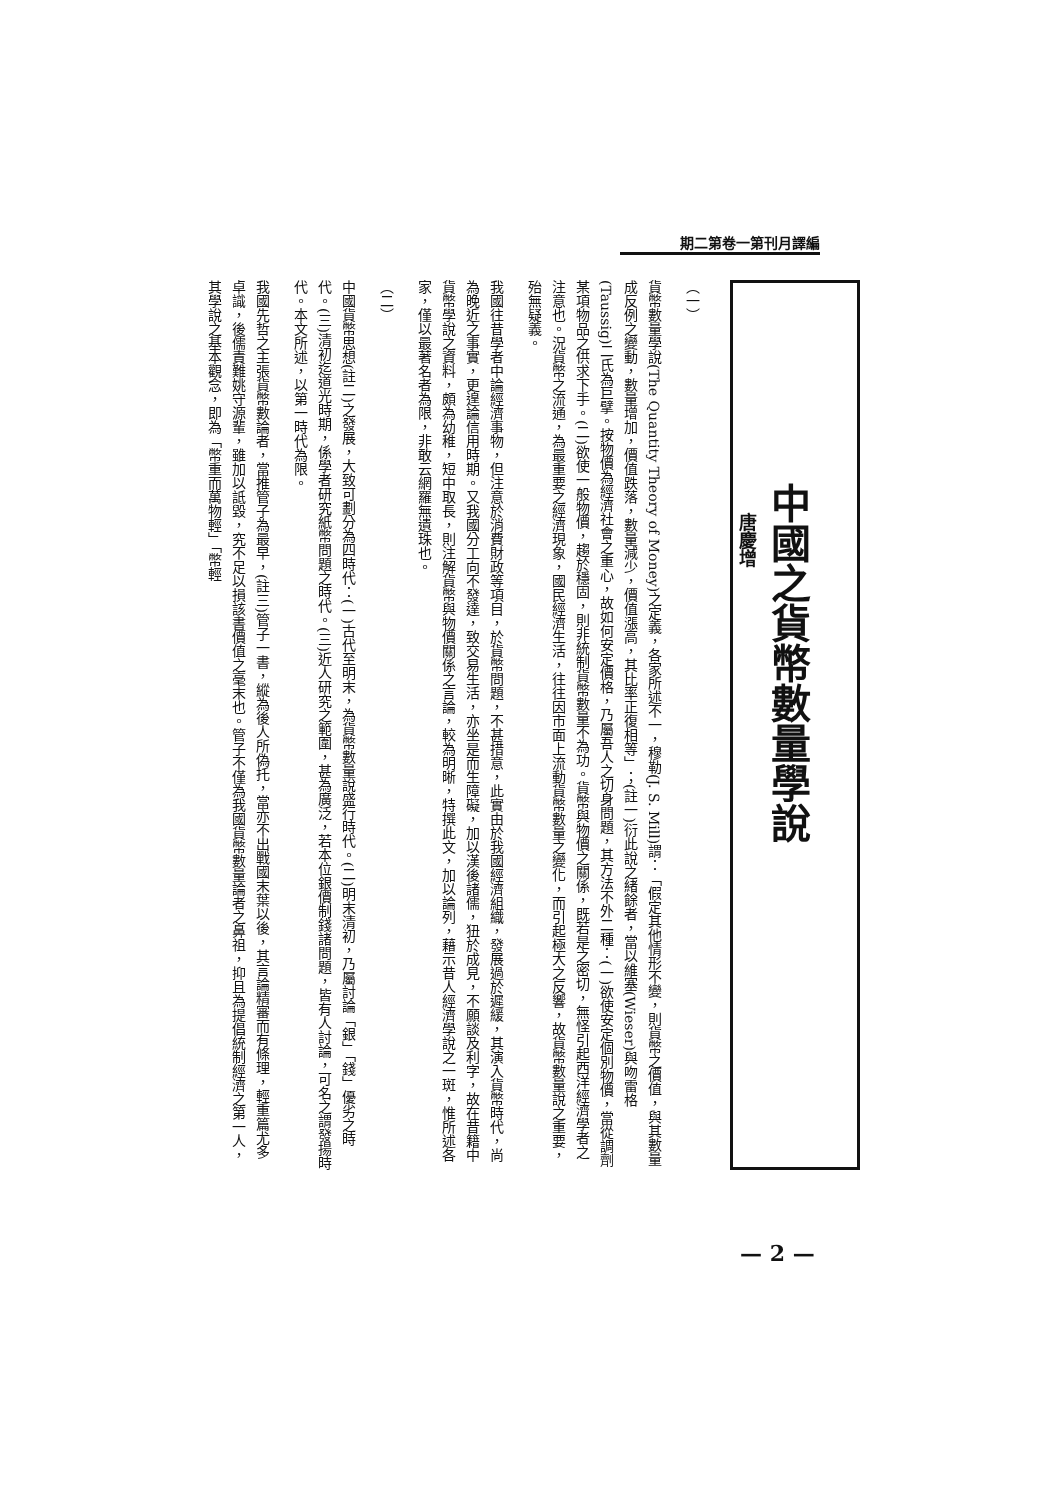期二第卷一第刊月譯編
中國之貨幣數量學說
唐慶增
（一）
貨幣數量學說(The Quantity Theory of Money)之定義，各家所述不一，穆勒(J. S. Mill)謂：「假定其他情形不變，則貨幣之價值，與其數量成反例之變動，數量增加，價值跌落，數量減少，價值漲高，其比率正復相等」；(註一)衍此說之緒餘者，當以維塞(Wieser)與吻雷格(Taussig)二氏為巨擘。按物價為經濟社會之重心，故如何安定價格，乃屬吾人之切身問題，其方法不外二種：(一)欲使安定個別物價，當從調劑某項物品之供求下手。(二)欲使一般物價，趨於穩固，則非統制貨幣數量不為功。貨幣與物價之關係，既若是之密切，無怪引起西洋經濟學者之注意也。況貨幣之流通，為最重要之經濟現象，國民經濟生活，往往因市面上流動貨幣數量之變化，而引起極大之反響，故貨幣數量說之重要，殆無疑義。
我國往昔學者中論經濟事物，但注意於消費財政等項目，於貨幣問題，不甚措意，此實由於我國經濟組織，發展過於遲緩，其演入貨幣時代，尚為晚近之事實，更遑論信用時期。又我國分工向不發達，致交易生活，亦坐是而生障礙，加以漢後諸儒，狃於成見，不願談及利字，故在昔籍中貨幣學說之資料，頗為幼稚，短中取長，則注解貨幣與物價關係之言論，較為明晰，特撰此文，加以論列，藉示昔人經濟學說之一斑，惟所述各家，僅以最著名者為限，非敢云網羅無遺珠也。
（二）
中國貨幣思想(註二)之發展，大致可劃分為四時代：(一)古代至明末，為貨幣數量說盛行時代。(二)明末清初，乃屬討論「銀」「錢」優劣之時代。(三)清初迄道光時期，係學者研究紙幣問題之時代。(三)近人研究之範圍，甚為廣泛，若本位銀價制錢諸問題，皆有人討論，可名之謂發揚時代。本文所述，以第一時代為限。
我國先哲之主張貨幣數論者，當推管子為最早，(註三)管子一書，縱為後人所偽托，當亦不出戰國末葉以後，其言論精審而有條理，輕重篇尤多卓識，後儒責難姚守源輩，雖加以詆毀，究不足以損該書價值之毫末也。管子不僅為我國貨幣數量論者之鼻祖，抑且為提倡統制經濟之第一人，其學說之基本觀念，即為「幣重而萬物輕」「幣輕
— 2 —